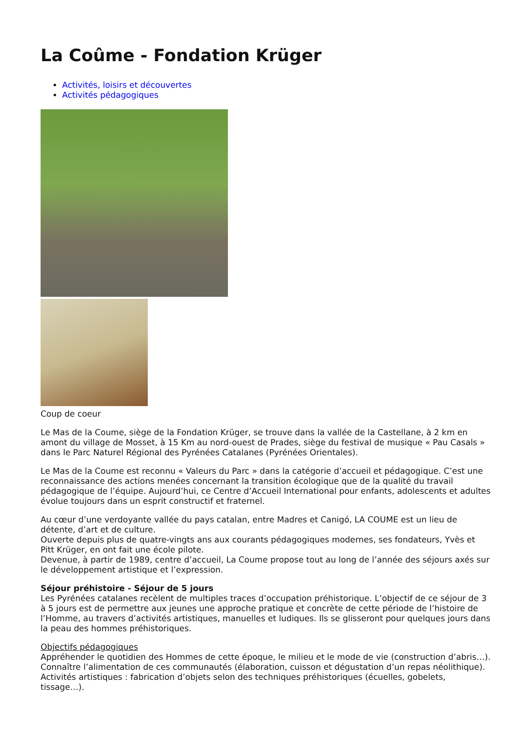La Coûme - Fondation Krüger
Activités, loisirs et découvertes
Activités pédagogiques
Coup de coeur
Le Mas de la Coume, siège de la Fondation Krüger, se trouve dans la vallée de la Castellane, à 2 km en amont du village de Mosset, à 15 Km au nord-ouest de Prades, siège du festival de musique « Pau Casals » dans le Parc Naturel Régional des Pyrénées Catalanes (Pyrénées Orientales).
Le Mas de la Coume est reconnu « Valeurs du Parc » dans la catégorie d’accueil et pédagogique. C’est une reconnaissance des actions menées concernant la transition écologique que de la qualité du travail pédagogique de l’équipe. Aujourd’hui, ce Centre d’Accueil International pour enfants, adolescents et adultes évolue toujours dans un esprit constructif et fraternel.
Au cœur d’une verdoyante vallée du pays catalan, entre Madres et Canigó, LA COUME est un lieu de détente, d’art et de culture.
Ouverte depuis plus de quatre-vingts ans aux courants pédagogiques modernes, ses fondateurs, Yvès et Pitt Krüger, en ont fait une école pilote.
Devenue, à partir de 1989, centre d’accueil, La Coume propose tout au long de l’année des séjours axés sur le développement artistique et l’expression.
Séjour préhistoire - Séjour de 5 jours
Les Pyrénées catalanes recèlent de multiples traces d’occupation préhistorique. L’objectif de ce séjour de 3 à 5 jours est de permettre aux jeunes une approche pratique et concrète de cette période de l’histoire de l’Homme, au travers d’activités artistiques, manuelles et ludiques. Ils se glisseront pour quelques jours dans la peau des hommes préhistoriques.
Objectifs pédagogiques
Appréhender le quotidien des Hommes de cette époque, le milieu et le mode de vie (construction d’abris…).
Connaître l’alimentation de ces communautés (élaboration, cuisson et dégustation d’un repas néolithique).
Activités artistiques : fabrication d’objets selon des techniques préhistoriques (écuelles, gobelets, tissage…).